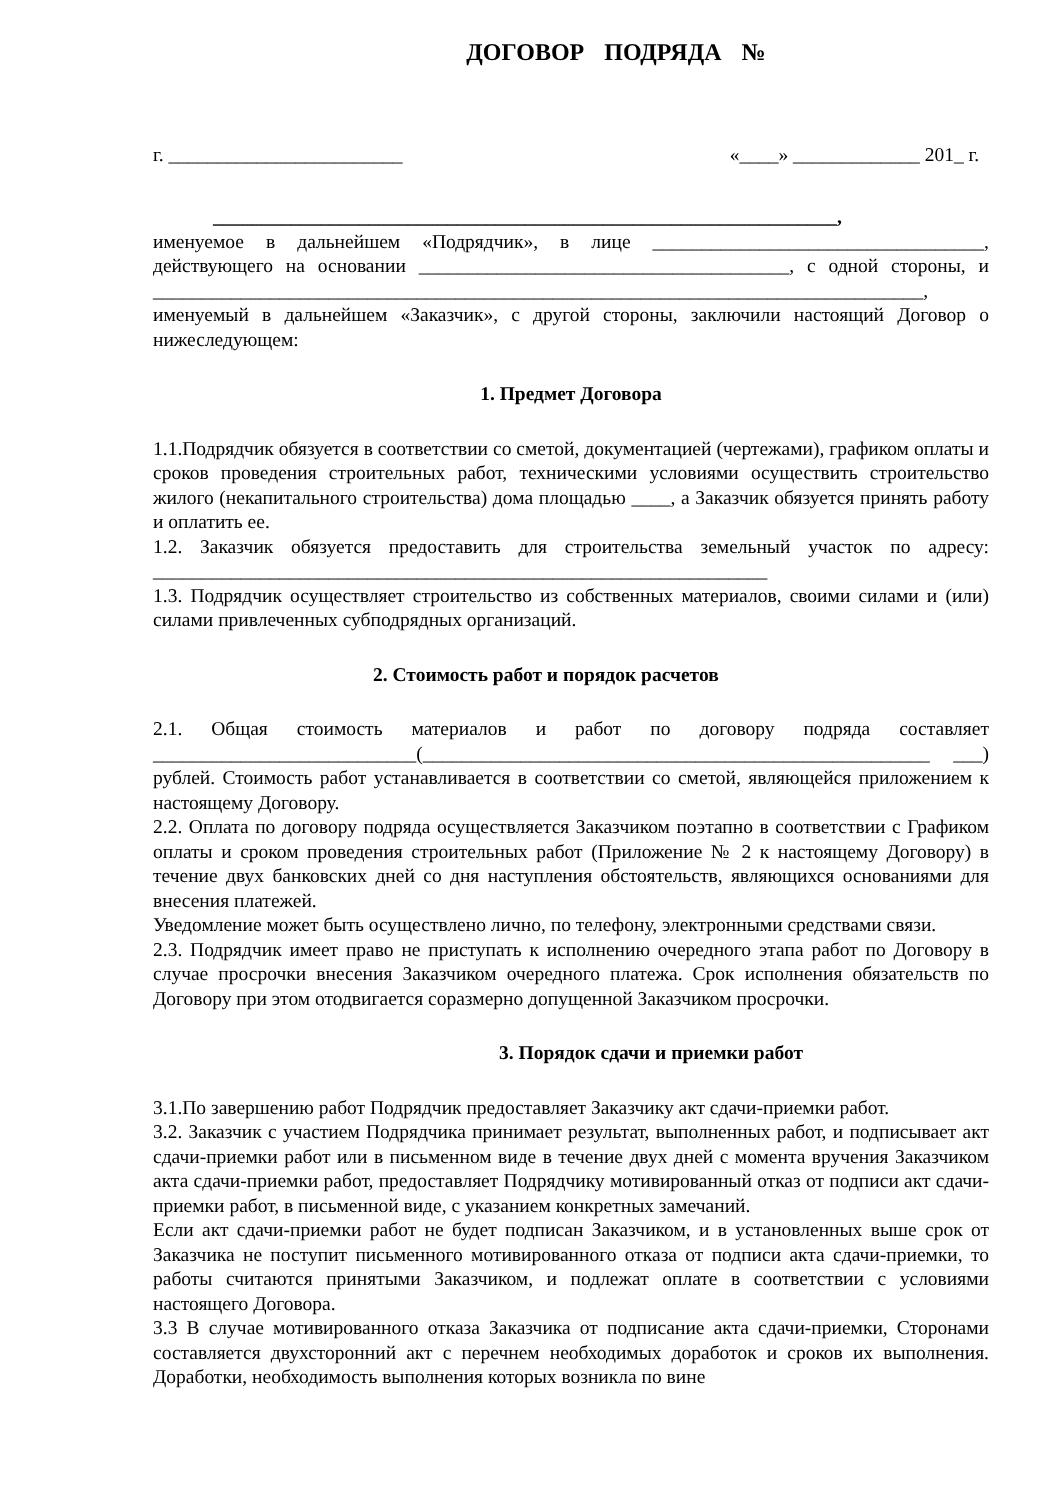ДОГОВОР ПОДРЯДА №
г. ________________________ «____» _____________ 201_ г.
________________________________________________________________,
именуемое в дальнейшем «Подрядчик», в лице __________________________________, действующего на основании ______________________________________, с одной стороны, и _______________________________________________________________________________, именуемый в дальнейшем «Заказчик», с другой стороны, заключили настоящий Договор о нижеследующем:
1. Предмет Договора
1.1.Подрядчик обязуется в соответствии со сметой, документацией (чертежами), графиком оплаты и сроков проведения строительных работ, техническими условиями осуществить строительство жилого (некапитального строительства) дома площадью ____, а Заказчик обязуется принять работу и оплатить ее.
1.2. Заказчик обязуется предоставить для строительства земельный участок по адресу: _______________________________________________________________
1.3. Подрядчик осуществляет строительство из собственных материалов, своими силами и (или) силами привлеченных субподрядных организаций.
2. Стоимость работ и порядок расчетов
2.1. Общая стоимость материалов и работ по договору подряда составляет ___________________________(____________________________________________________ ___) рублей. Стоимость работ устанавливается в соответствии со сметой, являющейся приложением к настоящему Договору.
2.2. Оплата по договору подряда осуществляется Заказчиком поэтапно в соответствии с Графиком оплаты и сроком проведения строительных работ (Приложение № 2 к настоящему Договору) в течение двух банковских дней со дня наступления обстоятельств, являющихся основаниями для внесения платежей.
Уведомление может быть осуществлено лично, по телефону, электронными средствами связи.
2.3. Подрядчик имеет право не приступать к исполнению очередного этапа работ по Договору в случае просрочки внесения Заказчиком очередного платежа. Срок исполнения обязательств по Договору при этом отодвигается соразмерно допущенной Заказчиком просрочки.
3. Порядок сдачи и приемки работ
3.1.По завершению работ Подрядчик предоставляет Заказчику акт сдачи-приемки работ.
3.2. Заказчик с участием Подрядчика принимает результат, выполненных работ, и подписывает акт сдачи-приемки работ или в письменном виде в течение двух дней с момента вручения Заказчиком акта сдачи-приемки работ, предоставляет Подрядчику мотивированный отказ от подписи акт сдачи- приемки работ, в письменной виде, с указанием конкретных замечаний.
Если акт сдачи-приемки работ не будет подписан Заказчиком, и в установленных выше срок от Заказчика не поступит письменного мотивированного отказа от подписи акта сдачи-приемки, то работы считаются принятыми Заказчиком, и подлежат оплате в соответствии с условиями настоящего Договора.
3.3 В случае мотивированного отказа Заказчика от подписание акта сдачи-приемки, Сторонами составляется двухсторонний акт с перечнем необходимых доработок и сроков их выполнения. Доработки, необходимость выполнения которых возникла по вине